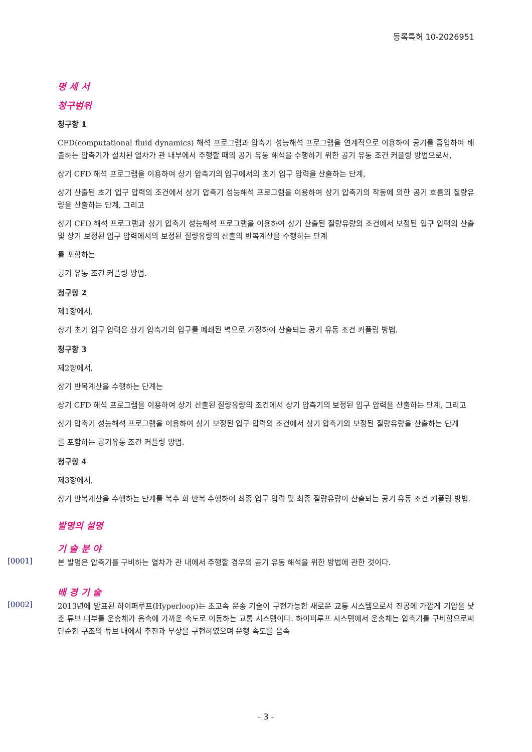등록특허 10-2026951
명 세 서
청구범위
청구항 1
CFD(computational fluid dynamics) 해석 프로그램과 압축기 성능해석 프로그램을 연계적으로 이용하여 공기를 흡입하여 배출하는 압축기가 설치된 열차가 관 내부에서 주행할 때의 공기 유동 해석을 수행하기 위한 공기 유동 조건 커플링 방법으로서,
상기 CFD 해석 프로그램을 이용하여 상기 압축기의 입구에서의 초기 입구 압력을 산출하는 단계,
상기 산출된 초기 입구 압력의 조건에서 상기 압축기 성능해석 프로그램을 이용하여 상기 압축기의 작동에 의한 공기 흐름의 질량유량을 산출하는 단계, 그리고
상기 CFD 해석 프로그램과 상기 압축기 성능해석 프로그램을 이용하여 상기 산출된 질량유량의 조건에서 보정된 입구 압력의 산출 및 상기 보정된 입구 압력에서의 보정된 질량유량의 산출의 반복계산을 수행하는 단계
를 포함하는
공기 유동 조건 커플링 방법.
청구항 2
제1항에서,
상기 초기 입구 압력은 상기 압축기의 입구를 폐쇄된 벽으로 가정하여 산출되는 공기 유동 조건 커플링 방법.
청구항 3
제2항에서,
상기 반복계산을 수행하는 단계는
상기 CFD 해석 프로그램을 이용하여 상기 산출된 질량유량의 조건에서 상기 압축기의 보정된 입구 압력을 산출하는 단계, 그리고
상기 압축기 성능해석 프로그램을 이용하여 상기 보정된 입구 압력의 조건에서 상기 압축기의 보정된 질량유량을 산출하는 단계
를 포함하는 공기유동 조건 커플링 방법.
청구항 4
제3항에서,
상기 반복계산을 수행하는 단계를 복수 회 반복 수행하여 최종 입구 압력 및 최종 질량유량이 산출되는 공기 유동 조건 커플링 방법.
발명의 설명
기 술 분 야
[0001]
본 발명은 압축기를 구비하는 열차가 관 내에서 주행할 경우의 공기 유동 해석을 위한 방법에 관한 것이다.
배 경 기 술
[0002]
2013년에 발표된 하이퍼루프(Hyperloop)는 초고속 운송 기술이 구현가능한 새로운 교통 시스템으로서 진공에 가깝게 기압을 낮춘 튜브 내부를 운송체가 음속에 가까운 속도로 이동하는 교통 시스템이다. 하이퍼루프 시스템에서 운송체는 압축기를 구비함으로써 단순한 구조의 튜브 내에서 추진과 부상을 구현하였으며 운행 속도를 음속
- 3 -